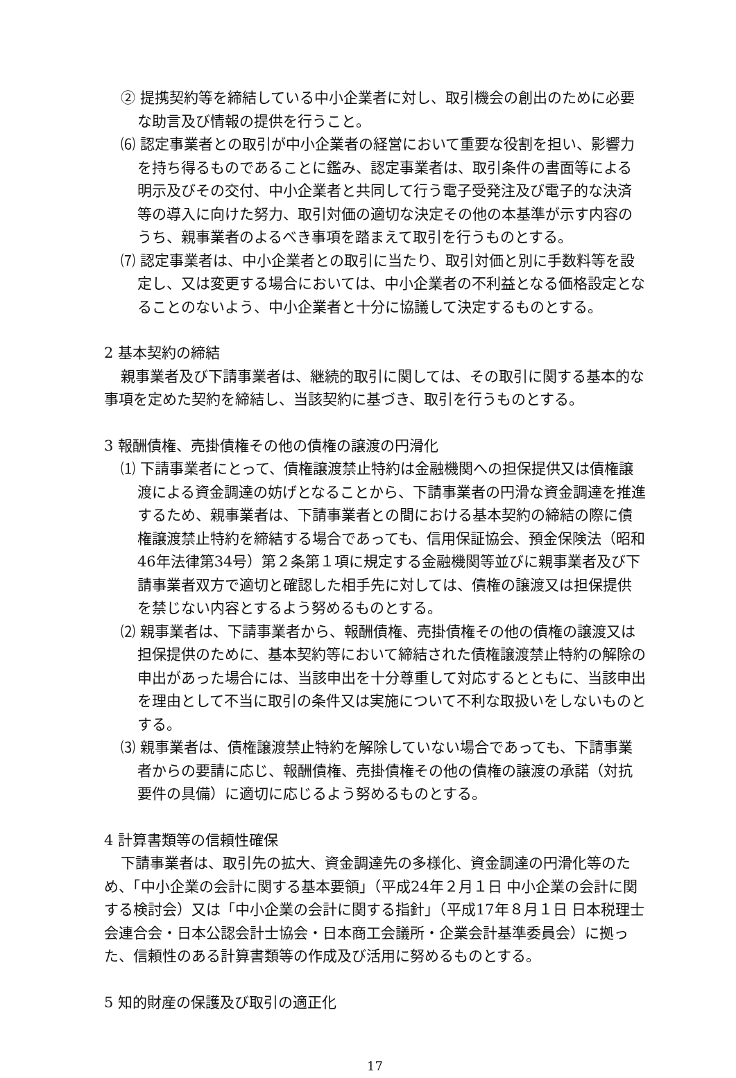② 提携契約等を締結している中小企業者に対し、取引機会の創出のために必要な助言及び情報の提供を行うこと。
⑹ 認定事業者との取引が中小企業者の経営において重要な役割を担い、影響力を持ち得るものであることに鑑み、認定事業者は、取引条件の書面等による明示及びその交付、中小企業者と共同して行う電子受発注及び電子的な決済等の導入に向けた努力、取引対価の適切な決定その他の本基準が示す内容のうち、親事業者のよるべき事項を踏まえて取引を行うものとする。
⑺ 認定事業者は、中小企業者との取引に当たり、取引対価と別に手数料等を設定し、又は変更する場合においては、中小企業者の不利益となる価格設定となることのないよう、中小企業者と十分に協議して決定するものとする。
2 基本契約の締結
親事業者及び下請事業者は、継続的取引に関しては、その取引に関する基本的な事項を定めた契約を締結し、当該契約に基づき、取引を行うものとする。
3 報酬債権、売掛債権その他の債権の譲渡の円滑化
⑴ 下請事業者にとって、債権譲渡禁止特約は金融機関への担保提供又は債権譲渡による資金調達の妨げとなることから、下請事業者の円滑な資金調達を推進するため、親事業者は、下請事業者との間における基本契約の締結の際に債権譲渡禁止特約を締結する場合であっても、信用保証協会、預金保険法（昭和46年法律第34号）第２条第１項に規定する金融機関等並びに親事業者及び下請事業者双方で適切と確認した相手先に対しては、債権の譲渡又は担保提供を禁じない内容とするよう努めるものとする。
⑵ 親事業者は、下請事業者から、報酬債権、売掛債権その他の債権の譲渡又は担保提供のために、基本契約等において締結された債権譲渡禁止特約の解除の申出があった場合には、当該申出を十分尊重して対応するとともに、当該申出を理由として不当に取引の条件又は実施について不利な取扱いをしないものとする。
⑶ 親事業者は、債権譲渡禁止特約を解除していない場合であっても、下請事業者からの要請に応じ、報酬債権、売掛債権その他の債権の譲渡の承諾（対抗要件の具備）に適切に応じるよう努めるものとする。
4 計算書類等の信頼性確保
下請事業者は、取引先の拡大、資金調達先の多様化、資金調達の円滑化等のため、「中小企業の会計に関する基本要領」（平成24年２月１日 中小企業の会計に関する検討会）又は「中小企業の会計に関する指針」（平成17年８月１日 日本税理士会連合会・日本公認会計士協会・日本商工会議所・企業会計基準委員会）に拠った、信頼性のある計算書類等の作成及び活用に努めるものとする。
5 知的財産の保護及び取引の適正化
17